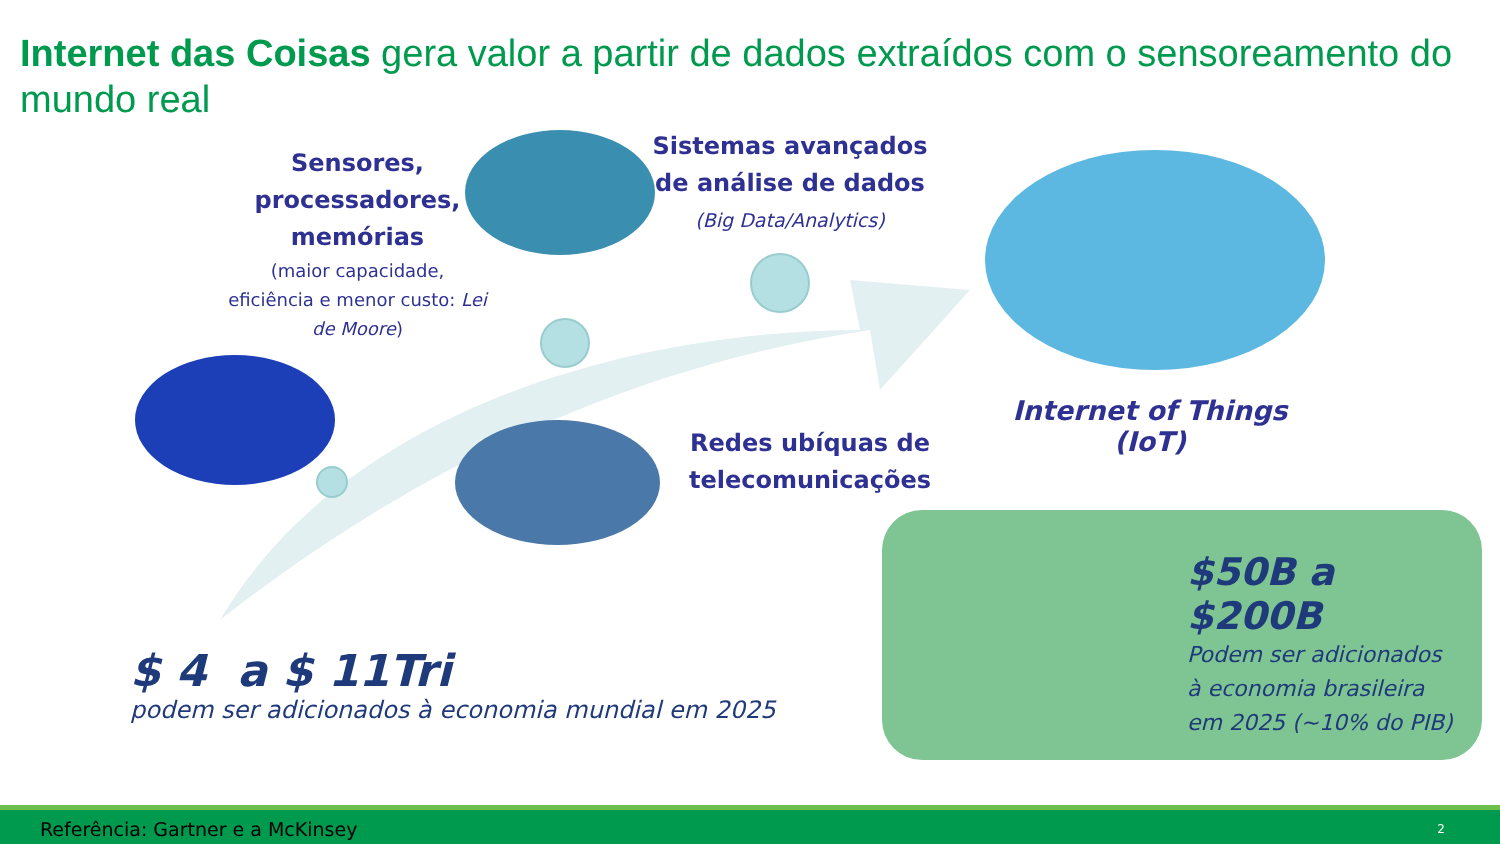Internet das Coisas gera valor a partir de dados extraídos com o sensoreamento do mundo real
Sensores, processadores, memórias
(maior capacidade, eficiência e menor custo: Lei de Moore)
Sistemas avançados de análise de dados
(Big Data/Analytics)
Redes ubíquas de telecomunicações
Internet of Things (IoT)
$ 4 a $ 11Tri
podem ser adicionados à economia mundial em 2025
$50B a $200B
Podem ser adicionados
à economia brasileira
em 2025 (~10% do PIB)
Referência: Gartner e a McKinsey 2